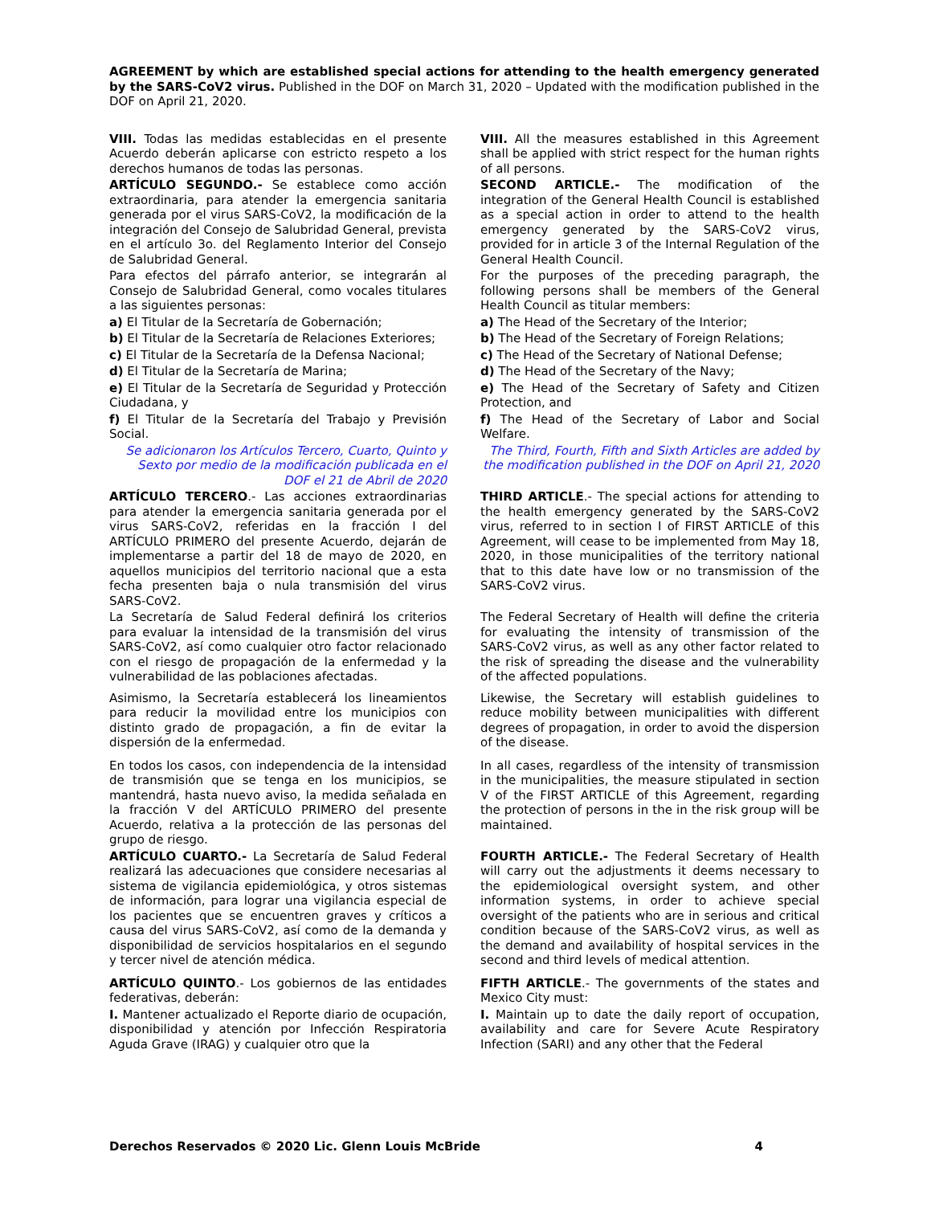AGREEMENT by which are established special actions for attending to the health emergency generated by the SARS-CoV2 virus. Published in the DOF on March 31, 2020 – Updated with the modification published in the DOF on April 21, 2020.
| VIII. Todas las medidas establecidas en el presente Acuerdo deberán aplicarse con estricto respeto a los derechos humanos de todas las personas. | VIII. All the measures established in this Agreement shall be applied with strict respect for the human rights of all persons. |
| ARTÍCULO SEGUNDO.- Se establece como acción extraordinaria, para atender la emergencia sanitaria generada por el virus SARS-CoV2, la modificación de la integración del Consejo de Salubridad General, prevista en el artículo 3o. del Reglamento Interior del Consejo de Salubridad General. | SECOND ARTICLE.- The modification of the integration of the General Health Council is established as a special action in order to attend to the health emergency generated by the SARS-CoV2 virus, provided for in article 3 of the Internal Regulation of the General Health Council. |
| Para efectos del párrafo anterior, se integrarán al Consejo de Salubridad General, como vocales titulares a las siguientes personas: | For the purposes of the preceding paragraph, the following persons shall be members of the General Health Council as titular members: |
| a) El Titular de la Secretaría de Gobernación; | a) The Head of the Secretary of the Interior; |
| b) El Titular de la Secretaría de Relaciones Exteriores; | b) The Head of the Secretary of Foreign Relations; |
| c) El Titular de la Secretaría de la Defensa Nacional; | c) The Head of the Secretary of National Defense; |
| d) El Titular de la Secretaría de Marina; | d) The Head of the Secretary of the Navy; |
| e) El Titular de la Secretaría de Seguridad y Protección Ciudadana, y | e) The Head of the Secretary of Safety and Citizen Protection, and |
| f) El Titular de la Secretaría del Trabajo y Previsión Social. | f) The Head of the Secretary of Labor and Social Welfare. |
| Se adicionaron los Artículos Tercero, Cuarto, Quinto y Sexto por medio de la modificación publicada en el DOF el 21 de Abril de 2020 | The Third, Fourth, Fifth and Sixth Articles are added by the modification published in the DOF on April 21, 2020 |
| ARTÍCULO TERCERO .- Las acciones extraordinarias para atender la emergencia sanitaria generada por el virus SARS-CoV2, referidas en la fracción I del ARTÍCULO PRIMERO del presente Acuerdo, dejarán de implementarse a partir del 18 de mayo de 2020, en aquellos municipios del territorio nacional que a esta fecha presenten baja o nula transmisión del virus SARS-CoV2. | THIRD ARTICLE .- The special actions for attending to the health emergency generated by the SARS-CoV2 virus, referred to in section I of FIRST ARTICLE of this Agreement, will cease to be implemented from May 18, 2020, in those municipalities of the territory national that to this date have low or no transmission of the SARS-CoV2 virus. |
| La Secretaría de Salud Federal definirá los criterios para evaluar la intensidad de la transmisión del virus SARS-CoV2, así como cualquier otro factor relacionado con el riesgo de propagación de la enfermedad y la vulnerabilidad de las poblaciones afectadas. | The Federal Secretary of Health will define the criteria for evaluating the intensity of transmission of the SARS-CoV2 virus, as well as any other factor related to the risk of spreading the disease and the vulnerability of the affected populations. |
| Asimismo, la Secretaría establecerá los lineamientos para reducir la movilidad entre los municipios con distinto grado de propagación, a fin de evitar la dispersión de la enfermedad. | Likewise, the Secretary will establish guidelines to reduce mobility between municipalities with different degrees of propagation, in order to avoid the dispersion of the disease. |
| En todos los casos, con independencia de la intensidad de transmisión que se tenga en los municipios, se mantendrá, hasta nuevo aviso, la medida señalada en la fracción V del ARTÍCULO PRIMERO del presente Acuerdo, relativa a la protección de las personas del grupo de riesgo. | In all cases, regardless of the intensity of transmission in the municipalities, the measure stipulated in section V of the FIRST ARTICLE of this Agreement, regarding the protection of persons in the in the risk group will be maintained. |
| ARTÍCULO CUARTO.- La Secretaría de Salud Federal realizará las adecuaciones que considere necesarias al sistema de vigilancia epidemiológica, y otros sistemas de información, para lograr una vigilancia especial de los pacientes que se encuentren graves y críticos a causa del virus SARS-CoV2, así como de la demanda y disponibilidad de servicios hospitalarios en el segundo y tercer nivel de atención médica. | FOURTH ARTICLE.- The Federal Secretary of Health will carry out the adjustments it deems necessary to the epidemiological oversight system, and other information systems, in order to achieve special oversight of the patients who are in serious and critical condition because of the SARS-CoV2 virus, as well as the demand and availability of hospital services in the second and third levels of medical attention. |
| ARTÍCULO QUINTO .- Los gobiernos de las entidades federativas, deberán: | FIFTH ARTICLE .- The governments of the states and Mexico City must: |
| I. Mantener actualizado el Reporte diario de ocupación, disponibilidad y atención por Infección Respiratoria Aguda Grave (IRAG) y cualquier otro que la | I. Maintain up to date the daily report of occupation, availability and care for Severe Acute Respiratory Infection (SARI) and any other that the Federal |
Derechos Reservados © 2020 Lic. Glenn Louis McBride 4